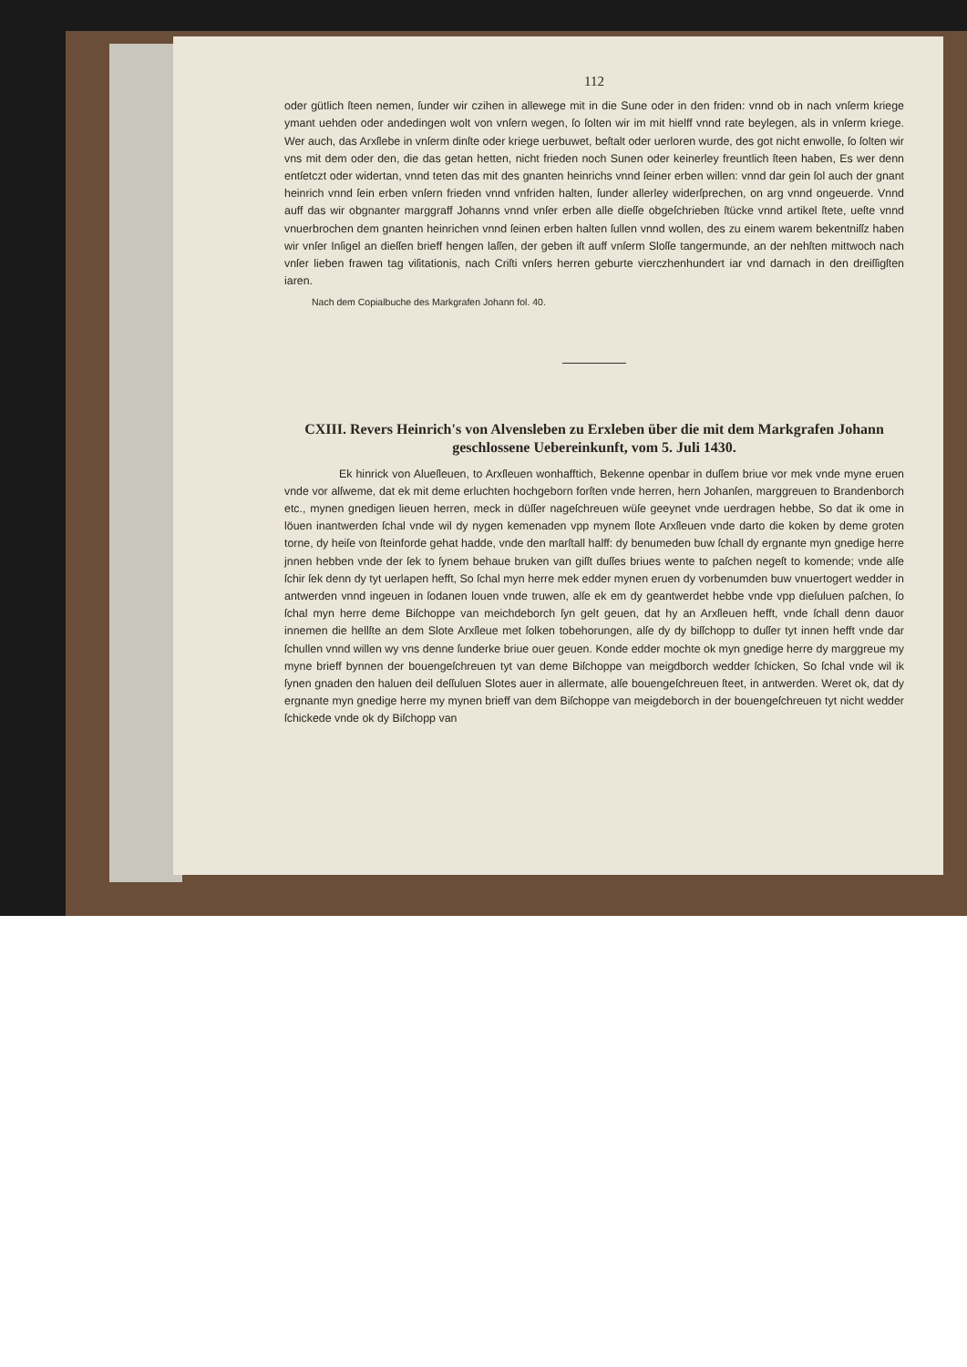112
oder gütlich ſteen nemen, ſunder wir czihen in allewege mit in die Sune oder in den friden: vnnd ob in nach vnſerm kriege ymant uehden oder andedingen wolt von vnſern wegen, ſo ſolten wir im mit hielff vnnd rate beylegen, als in vnſerm kriege. Wer auch, das Arxſlebe in vnſerm dinſte oder kriege uerbuwet, beſtalt oder uerloren wurde, des got nicht enwolle, ſo ſolten wir vns mit dem oder den, die das getan hetten, nicht frieden noch Sunen oder keinerley freuntlich ſteen haben, Es wer denn entſetczt oder widertan, vnnd teten das mit des gnanten heinrichs vnnd ſeiner erben willen: vnnd dar gein ſol auch der gnant heinrich vnnd ſein erben vnſern frieden vnnd vnfriden halten, ſunder allerley widerſprechen, on arg vnnd ongeuerde. Vnnd auff das wir obgnanter marggraff Johanns vnnd vnſer erben alle dieſſe obgeſchrieben ſtücke vnnd artikel ſtete, ueſte vnnd vnuerbrochen dem gnanten heinrichen vnnd ſeinen erben halten ſullen vnnd wollen, des zu einem warem bekentniſſz haben wir vnſer Inſigel an dieſſen brieff hengen laſſen, der geben iſt auff vnſerm Sloſſe tangermunde, an der nehſten mittwoch nach vnſer lieben frawen tag viſitationis, nach Criſti vnſers herren geburte vierczhenhundert iar vnd darnach in den dreiſſigſten iaren.
Nach dem Copialbuche des Markgrafen Johann fol. 40.
CXIII. Revers Heinrich's von Alvensleben zu Erxleben über die mit dem Markgrafen Johann geschlossene Uebereinkunft, vom 5. Juli 1430.
Ek hinrick von Alueſleuen, to Arxſleuen wonhafftich, Bekenne openbar in duſſem briue vor mek vnde myne eruen vnde vor alſweme, dat ek mit deme erluchten hochgeborn forſten vnde herren, hern Johanſen, marggreuen to Brandenborch etc., mynen gnedigen lieuen herren, meck in düſſer nageſchreuen wüſe geeynet vnde uerdragen hebbe, So dat ik ome in löuen inantwerden ſchal vnde wil dy nygen kemenaden vpp mynem ſlote Arxſleuen vnde darto die koken by deme groten torne, dy heiſe von ſteinforde gehat hadde, vnde den marſtall halff: dy benumeden buw ſchall dy ergnante myn gnedige herre jnnen hebben vnde der ſek to ſynem behaue bruken van giſſt duſſes briues wente to paſchen negeſt to komende; vnde alſe ſchir ſek denn dy tyt uerlapen hefft, So ſchal myn herre mek edder mynen eruen dy vorbenumden buw vnuertogert wedder in antwerden vnnd ingeuen in ſodanen louen vnde truwen, alſe ek em dy geantwerdet hebbe vnde vpp dieſuluen paſchen, ſo ſchal myn herre deme Biſchoppe van meichdeborch ſyn gelt geuen, dat hy an Arxſleuen hefft, vnde ſchall denn dauor innemen die hellſte an dem Slote Arxſleue met ſolken tobehorungen, alſe dy dy biſſchopp to duſſer tyt innen hefft vnde dar ſchullen vnnd willen wy vns denne ſunderke briue ouer geuen. Konde edder mochte ok myn gnedige herre dy marggreue my myne brieff bynnen der bouengeſchreuen tyt van deme Biſchoppe van meigdborch wedder ſchicken, So ſchal vnde wil ik ſynen gnaden den haluen deil deſſuluen Slotes auer in allermate, alſe bouengeſchreuen ſteet, in antwerden. Weret ok, dat dy ergnante myn gnedige herre my mynen brieff van dem Biſchoppe van meigdeborch in der bouengeſchreuen tyt nicht wedder ſchickede vnde ok dy Biſchopp van